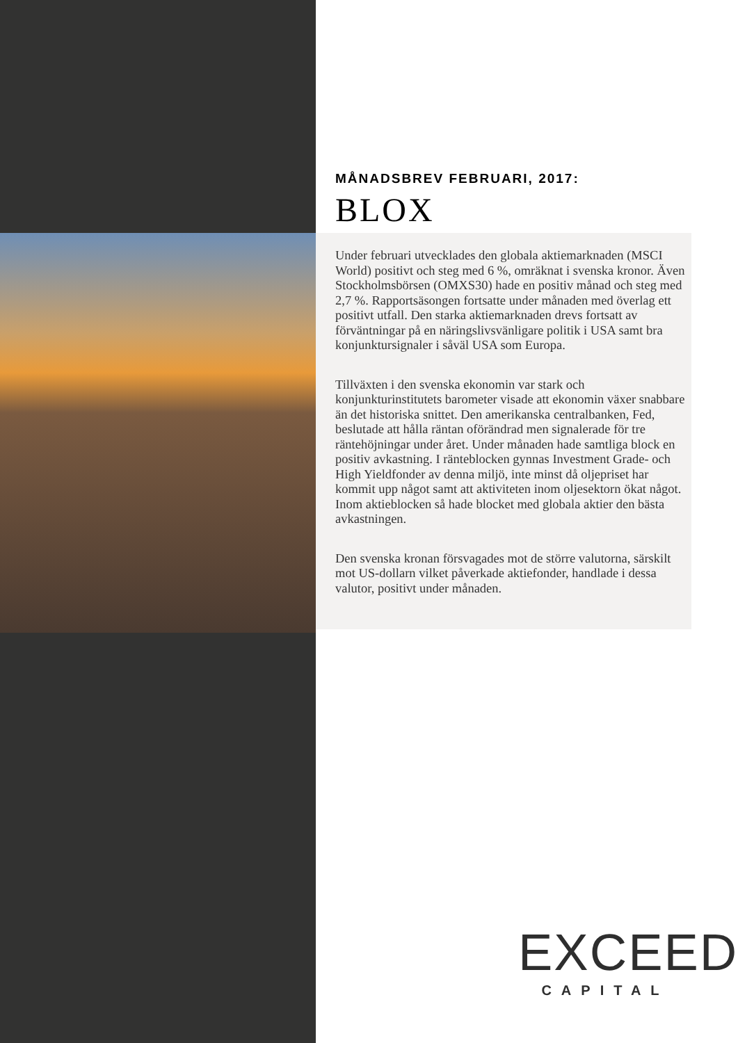MÅNADSBREV FEBRUARI, 2017:
BLOX
Under februari utvecklades den globala aktiemarknaden (MSCI World) positivt och steg med 6 %, omräknat i svenska kronor. Även Stockholmsbörsen (OMXS30) hade en positiv månad och steg med 2,7 %. Rapportsäsongen fortsatte under månaden med överlag ett positivt utfall. Den starka aktiemarknaden drevs fortsatt av förväntningar på en näringslivsvänligare politik i USA samt bra konjunktursignaler i såväl USA som Europa.
Tillväxten i den svenska ekonomin var stark och konjunkturinstitutets barometer visade att ekonomin växer snabbare än det historiska snittet. Den amerikanska centralbanken, Fed, beslutade att hålla räntan oförändrad men signalerade för tre räntehöjningar under året. Under månaden hade samtliga block en positiv avkastning. I ränteblocken gynnas Investment Grade- och High Yieldfonder av denna miljö, inte minst då oljepriset har kommit upp något samt att aktiviteten inom oljesektorn ökat något. Inom aktieblocken så hade blocket med globala aktier den bästa avkastningen.
Den svenska kronan försvagades mot de större valutorna, särskilt mot US-dollarn vilket påverkade aktiefonder, handlade i dessa valutor, positivt under månaden.
EXCEED
CAPITAL